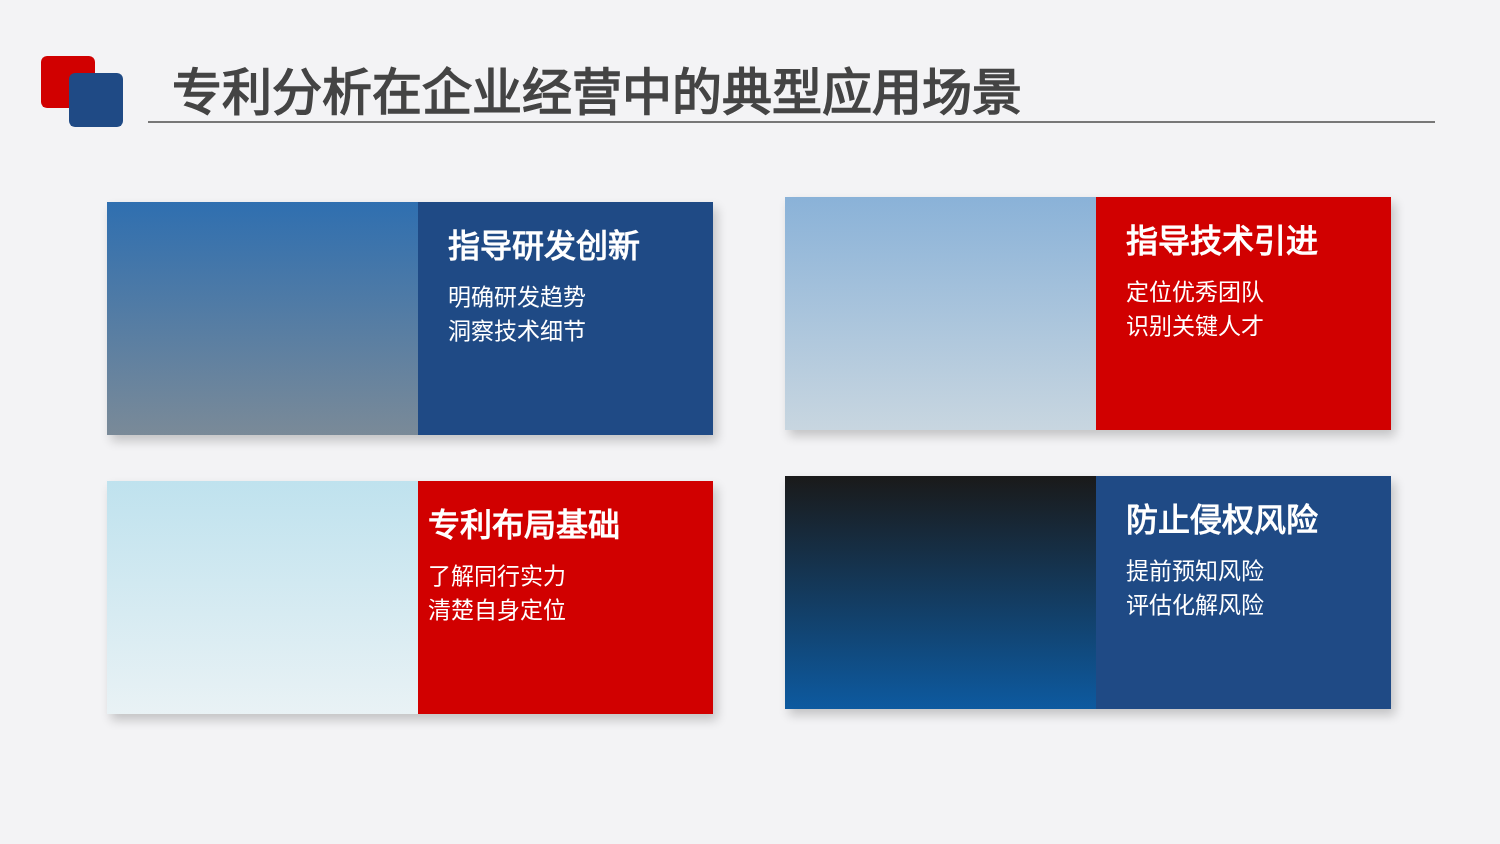专利分析在企业经营中的典型应用场景
指导研发创新
明确研发趋势
洞察技术细节
指导技术引进
定位优秀团队
识别关键人才
专利布局基础
了解同行实力
清楚自身定位
防止侵权风险
提前预知风险
评估化解风险